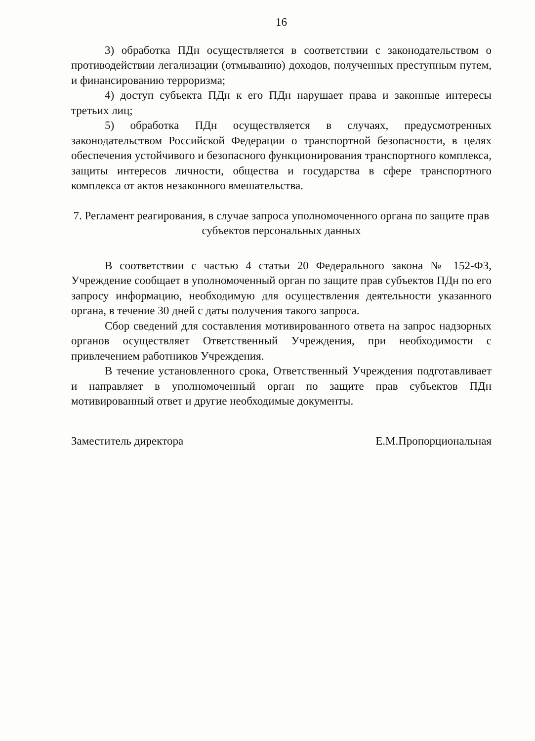16
3) обработка ПДн осуществляется в соответствии с законодательством о противодействии легализации (отмыванию) доходов, полученных преступным путем, и финансированию терроризма;
4) доступ субъекта ПДн к его ПДн нарушает права и законные интересы третьих лиц;
5) обработка ПДн осуществляется в случаях, предусмотренных законодательством Российской Федерации о транспортной безопасности, в целях обеспечения устойчивого и безопасного функционирования транспортного комплекса, защиты интересов личности, общества и государства в сфере транспортного комплекса от актов незаконного вмешательства.
7. Регламент реагирования, в случае запроса уполномоченного органа по защите прав субъектов персональных данных
В соответствии с частью 4 статьи 20 Федерального закона № 152-ФЗ, Учреждение сообщает в уполномоченный орган по защите прав субъектов ПДн по его запросу информацию, необходимую для осуществления деятельности указанного органа, в течение 30 дней с даты получения такого запроса.
Сбор сведений для составления мотивированного ответа на запрос надзорных органов осуществляет Ответственный Учреждения, при необходимости с привлечением работников Учреждения.
В течение установленного срока, Ответственный Учреждения подготавливает и направляет в уполномоченный орган по защите прав субъектов ПДн мотивированный ответ и другие необходимые документы.
Заместитель директора ​ Е.М.Пропорциональная